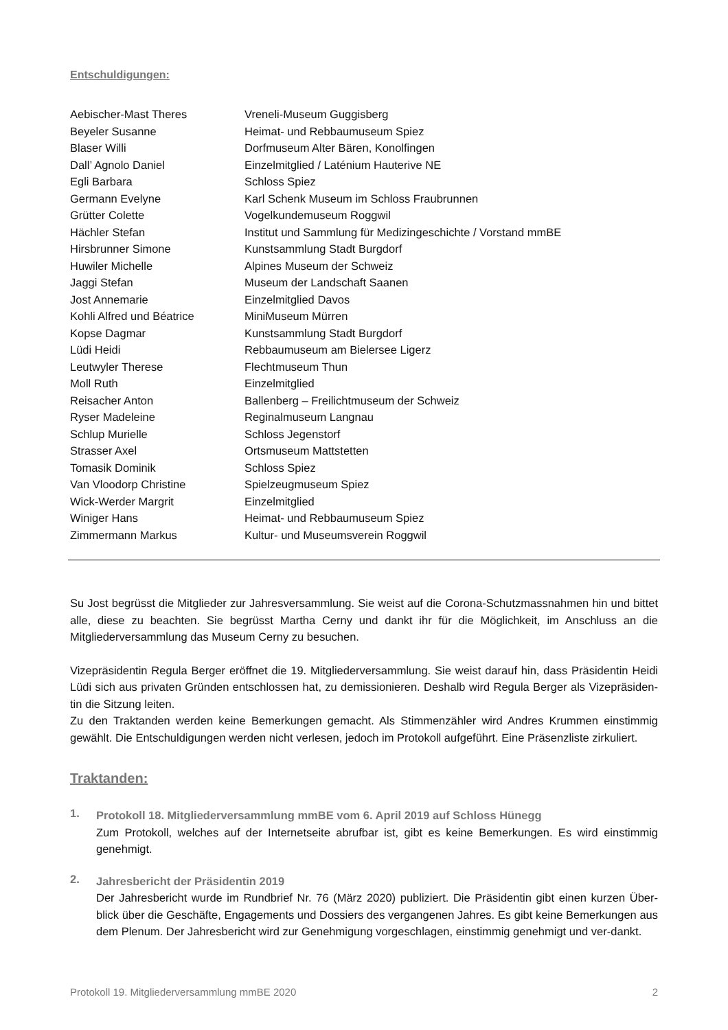Entschuldigungen:
| Aebischer-Mast Theres | Vreneli-Museum Guggisberg |
| Beyeler Susanne | Heimat- und Rebbaumuseum Spiez |
| Blaser Willi | Dorfmuseum Alter Bären, Konolfingen |
| Dall’ Agnolo Daniel | Einzelmitglied / Laténium Hauterive NE |
| Egli Barbara | Schloss Spiez |
| Germann Evelyne | Karl Schenk Museum im Schloss Fraubrunnen |
| Grütter Colette | Vogelkundemuseum Roggwil |
| Hächler Stefan | Institut und Sammlung für Medizingeschichte / Vorstand mmBE |
| Hirsbrunner Simone | Kunstsammlung Stadt Burgdorf |
| Huwiler Michelle | Alpines Museum der Schweiz |
| Jaggi Stefan | Museum der Landschaft Saanen |
| Jost Annemarie | Einzelmitglied Davos |
| Kohli Alfred und Béatrice | MiniMuseum Mürren |
| Kopse Dagmar | Kunstsammlung Stadt Burgdorf |
| Lüdi Heidi | Rebbaumuseum am Bielersee Ligerz |
| Leutwyler Therese | Flechtmuseum Thun |
| Moll Ruth | Einzelmitglied |
| Reisacher Anton | Ballenberg – Freilichtmuseum der Schweiz |
| Ryser Madeleine | Reginalmuseum Langnau |
| Schlup Murielle | Schloss Jegenstorf |
| Strasser Axel | Ortsmuseum Mattstetten |
| Tomasik Dominik | Schloss Spiez |
| Van Vloodorp Christine | Spielzeugmuseum Spiez |
| Wick-Werder Margrit | Einzelmitglied |
| Winiger Hans | Heimat- und Rebbaumuseum Spiez |
| Zimmermann Markus | Kultur- und Museumsverein Roggwil |
Su Jost begrüsst die Mitglieder zur Jahresversammlung. Sie weist auf die Corona-Schutzmassnahmen hin und bittet alle, diese zu beachten. Sie begrüsst Martha Cerny und dankt ihr für die Möglichkeit, im Anschluss an die Mitgliederversammlung das Museum Cerny zu besuchen.
Vizepräsidentin Regula Berger eröffnet die 19. Mitgliederversammlung. Sie weist darauf hin, dass Präsidentin Heidi Lüdi sich aus privaten Gründen entschlossen hat, zu demissionieren. Deshalb wird Regula Berger als Vizepräsiden-tin die Sitzung leiten.
Zu den Traktanden werden keine Bemerkungen gemacht. Als Stimmenzähler wird Andres Krummen einstimmig gewählt. Die Entschuldigungen werden nicht verlesen, jedoch im Protokoll aufgeführt. Eine Präsenzliste zirkuliert.
Traktanden:
1.
Protokoll 18. Mitgliederversammlung mmBE vom 6. April 2019 auf Schloss Hünegg
Zum Protokoll, welches auf der Internetseite abrufbar ist, gibt es keine Bemerkungen. Es wird einstimmig genehmigt.
2.
Jahresbericht der Präsidentin 2019
Der Jahresbericht wurde im Rundbrief Nr. 76 (März 2020) publiziert. Die Präsidentin gibt einen kurzen Über-blick über die Geschäfte, Engagements und Dossiers des vergangenen Jahres. Es gibt keine Bemerkungen aus dem Plenum. Der Jahresbericht wird zur Genehmigung vorgeschlagen, einstimmig genehmigt und ver-dankt.
Protokoll 19. Mitgliederversammlung mmBE 2020 2